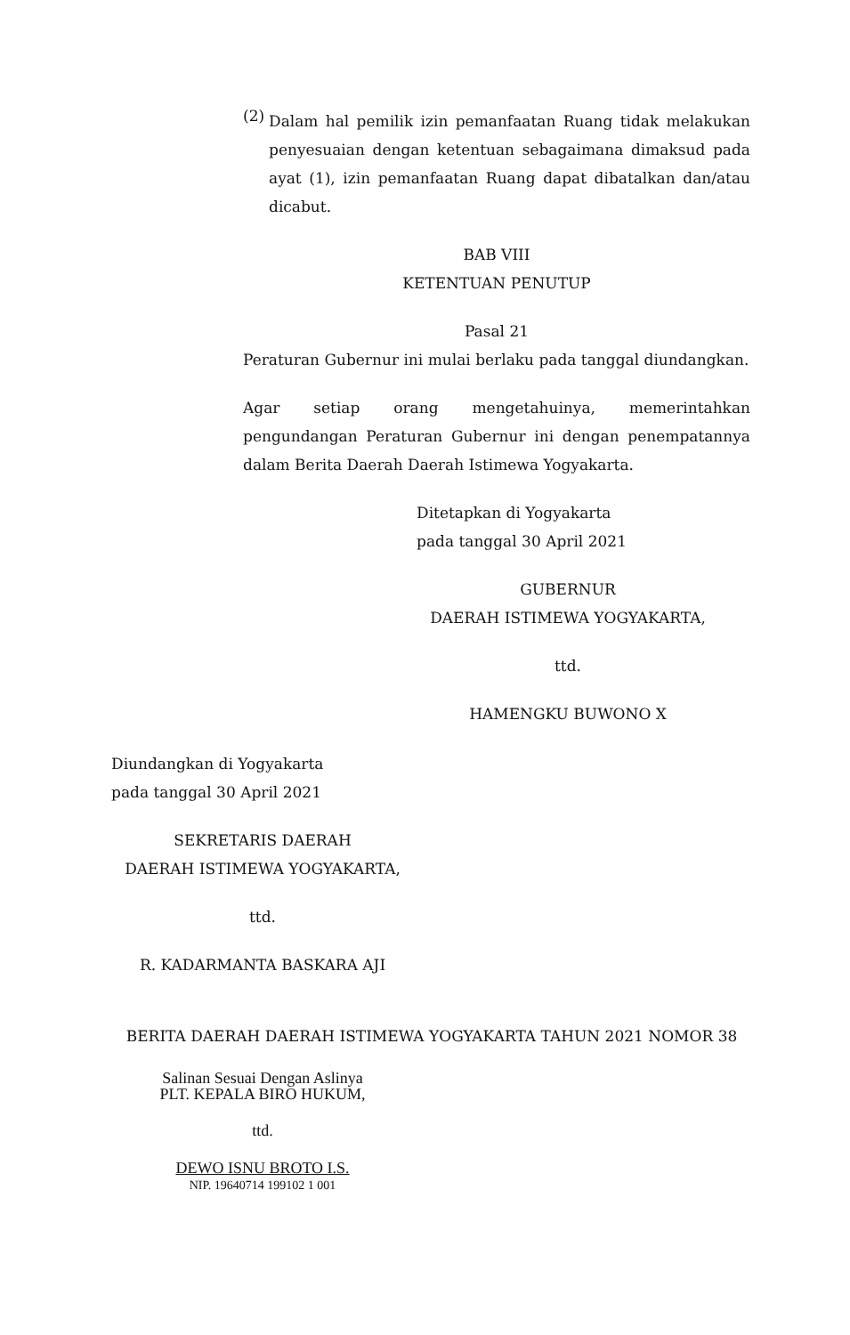(2)
Dalam hal pemilik izin pemanfaatan Ruang tidak melakukan penyesuaian dengan ketentuan sebagaimana dimaksud pada ayat (1), izin pemanfaatan Ruang dapat dibatalkan dan/atau dicabut.
BAB VIII
KETENTUAN PENUTUP
Pasal 21
Peraturan Gubernur ini mulai berlaku pada tanggal diundangkan.
Agar setiap orang mengetahuinya, memerintahkan pengundangan Peraturan Gubernur ini dengan penempatannya dalam Berita Daerah Daerah Istimewa Yogyakarta.
Ditetapkan di Yogyakarta
pada tanggal 30 April 2021
GUBERNUR
DAERAH ISTIMEWA YOGYAKARTA,
ttd.
HAMENGKU BUWONO X
Diundangkan di Yogyakarta
pada tanggal 30 April 2021
SEKRETARIS DAERAH
DAERAH ISTIMEWA YOGYAKARTA,
ttd.
R. KADARMANTA BASKARA AJI
BERITA DAERAH DAERAH ISTIMEWA YOGYAKARTA TAHUN 2021 NOMOR 38
Salinan Sesuai Dengan Aslinya
PLT. KEPALA BIRO HUKUM,
ttd.
DEWO ISNU BROTO I.S.
NIP. 19640714 199102 1 001